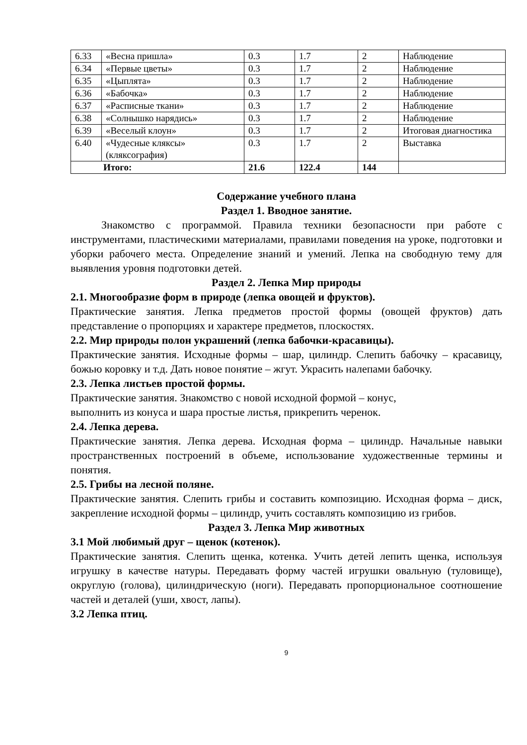| 6.33 | «Весна пришла» | 0.3 | 1.7 | 2 | Наблюдение |
| 6.34 | «Первые цветы» | 0.3 | 1.7 | 2 | Наблюдение |
| 6.35 | «Цыплята» | 0.3 | 1.7 | 2 | Наблюдение |
| 6.36 | «Бабочка» | 0.3 | 1.7 | 2 | Наблюдение |
| 6.37 | «Расписные ткани» | 0.3 | 1.7 | 2 | Наблюдение |
| 6.38 | «Солнышко нарядись» | 0.3 | 1.7 | 2 | Наблюдение |
| 6.39 | «Веселый клоун» | 0.3 | 1.7 | 2 | Итоговая диагностика |
| 6.40 | «Чудесные кляксы» (кляксография) | 0.3 | 1.7 | 2 | Выставка |
| Итого: | | 21.6 | 122.4 | 144 | |
Содержание учебного плана
Раздел 1. Вводное занятие.
Знакомство с программой. Правила техники безопасности при работе с инструментами, пластическими материалами, правилами поведения на уроке, подготовки и уборки рабочего места. Определение знаний и умений. Лепка на свободную тему для выявления уровня подготовки детей.
Раздел 2. Лепка Мир природы
2.1. Многообразие форм в природе (лепка овощей и фруктов).
Практические занятия. Лепка предметов простой формы (овощей фруктов) дать представление о пропорциях и характере предметов, плоскостях.
2.2. Мир природы полон украшений (лепка бабочки-красавицы).
Практические занятия. Исходные формы – шар, цилиндр. Слепить бабочку – красавицу, божью коровку и т.д. Дать новое понятие – жгут. Украсить налепами бабочку.
2.3. Лепка листьев простой формы.
Практические занятия. Знакомство с новой исходной формой – конус,
выполнить из конуса и шара простые листья, прикрепить черенок.
2.4. Лепка дерева.
Практические занятия. Лепка дерева. Исходная форма – цилиндр. Начальные навыки пространственных построений в объеме, использование художественные термины и понятия.
2.5. Грибы на лесной поляне.
Практические занятия. Слепить грибы и составить композицию. Исходная форма – диск, закрепление исходной формы – цилиндр, учить составлять композицию из грибов.
Раздел 3. Лепка Мир животных
3.1 Мой любимый друг – щенок (котенок).
Практические занятия. Слепить щенка, котенка. Учить детей лепить щенка, используя игрушку в качестве натуры. Передавать форму частей игрушки овальную (туловище), округлую (голова), цилиндрическую (ноги). Передавать пропорциональное соотношение частей и деталей (уши, хвост, лапы).
3.2 Лепка птиц.
9